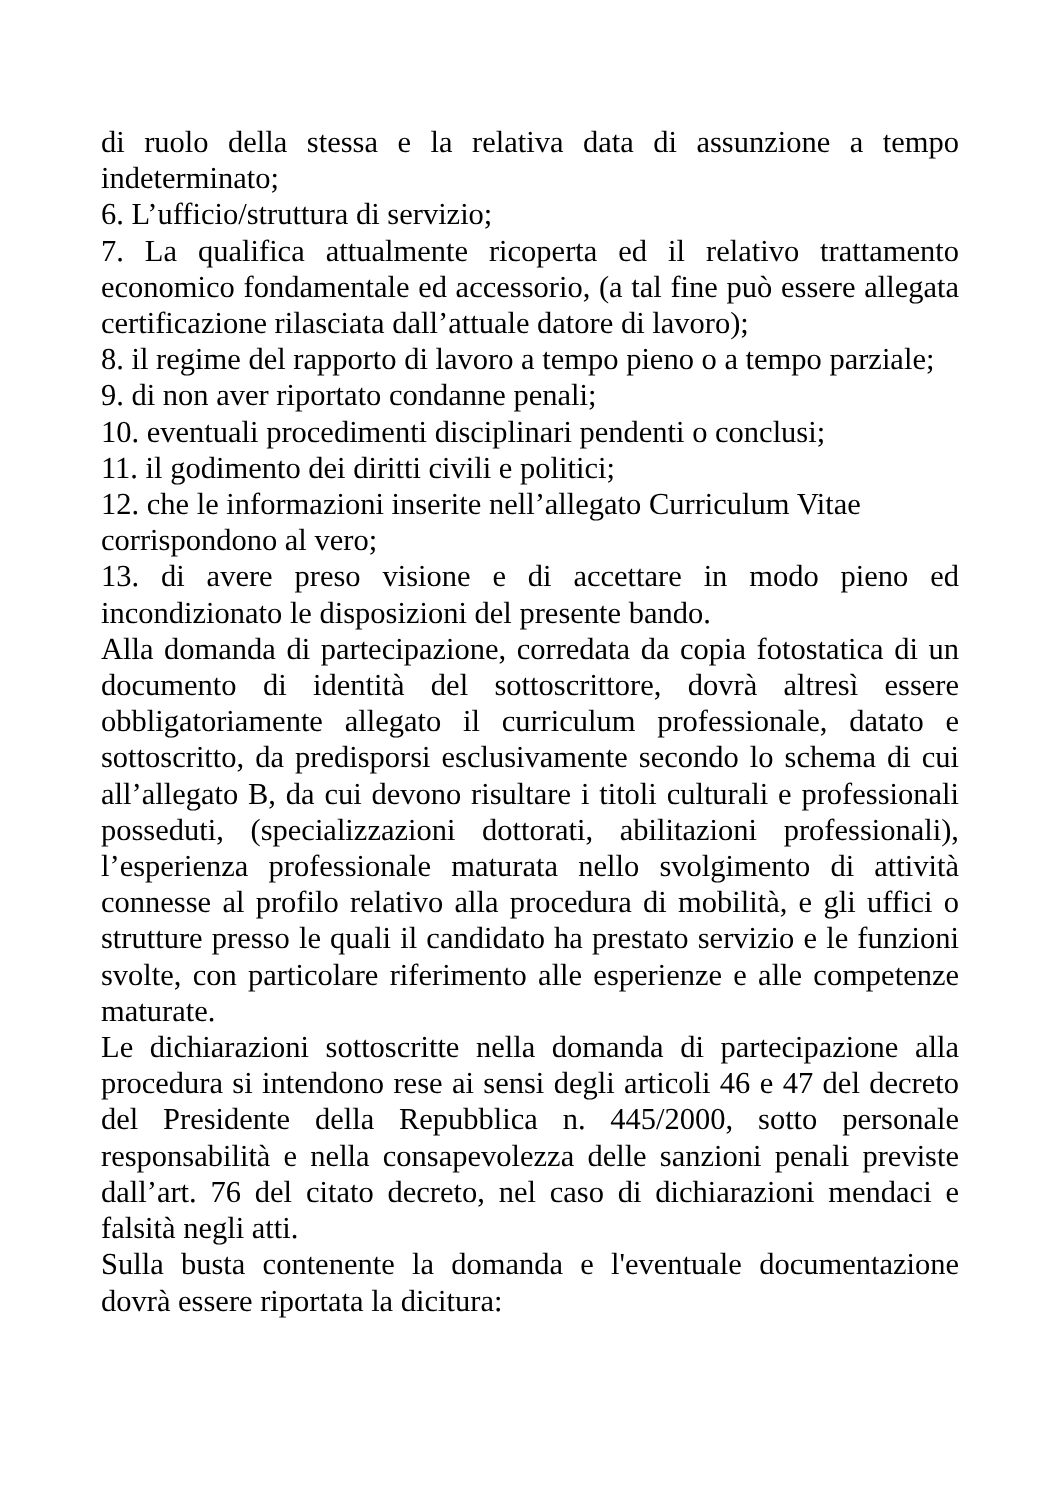di ruolo della stessa e la relativa data di assunzione a tempo indeterminato;
6. L’ufficio/struttura di servizio;
7. La qualifica attualmente ricoperta ed il relativo trattamento economico fondamentale ed accessorio, (a tal fine può essere allegata certificazione rilasciata dall’attuale datore di lavoro);
8. il regime del rapporto di lavoro a tempo pieno o a tempo parziale;
9. di non aver riportato condanne penali;
10. eventuali procedimenti disciplinari pendenti o conclusi;
11. il godimento dei diritti civili e politici;
12. che le informazioni inserite nell’allegato Curriculum Vitae corrispondono al vero;
13. di avere preso visione e di accettare in modo pieno ed incondizionato le disposizioni del presente bando.
Alla domanda di partecipazione, corredata da copia fotostatica di un documento di identità del sottoscrittore, dovrà altresì essere obbligatoriamente allegato il curriculum professionale, datato e sottoscritto, da predisporsi esclusivamente secondo lo schema di cui all’allegato B, da cui devono risultare i titoli culturali e professionali posseduti, (specializzazioni dottorati, abilitazioni professionali), l’esperienza professionale maturata nello svolgimento di attività connesse al profilo relativo alla procedura di mobilità, e gli uffici o strutture presso le quali il candidato ha prestato servizio e le funzioni svolte, con particolare riferimento alle esperienze e alle competenze maturate.
Le dichiarazioni sottoscritte nella domanda di partecipazione alla procedura si intendono rese ai sensi degli articoli 46 e 47 del decreto del Presidente della Repubblica n. 445/2000, sotto personale responsabilità e nella consapevolezza delle sanzioni penali previste dall’art. 76 del citato decreto, nel caso di dichiarazioni mendaci e falsità negli atti.
Sulla busta contenente la domanda e l'eventuale documentazione dovrà essere riportata la dicitura: